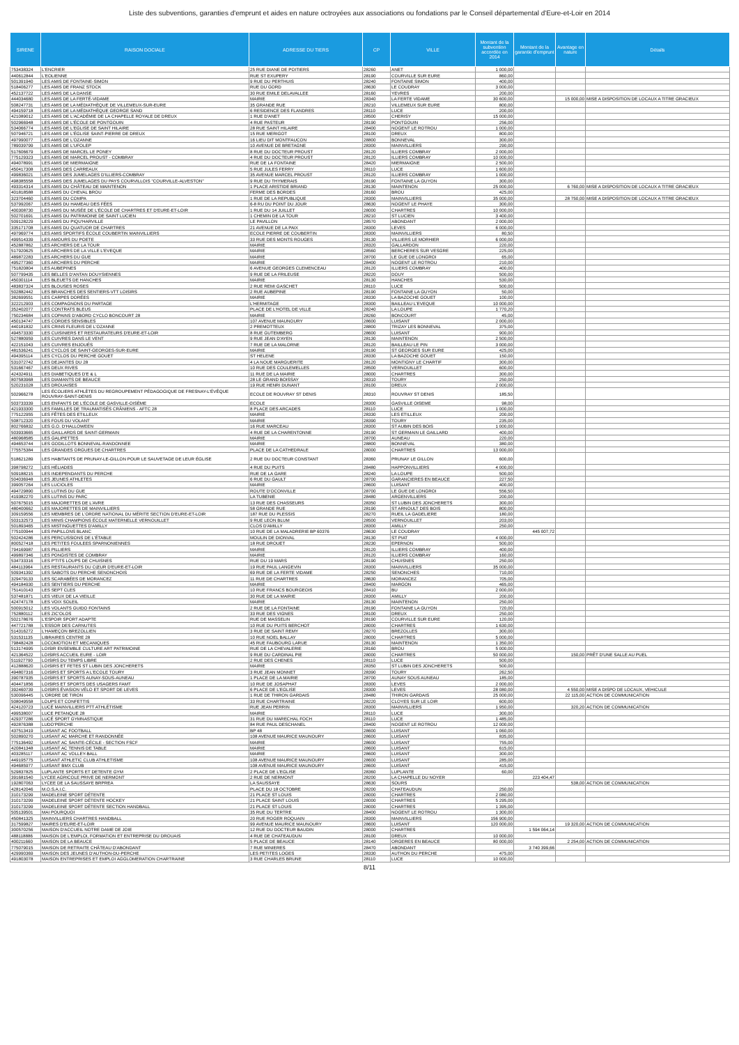Liste des subventions, garanties d'emprunt et aides en nature octroyées aux associations ou fondations par le Conseil départemental d'Eure-et-Loir en 2014
| SIRENE | RAISON DOCIALE | ADRESSE DU TIERS | CP | VILLE | Montant de la subvention accordée en 2014 | Montant de la garantie d'emprunt | Avantage en nature | Détails |
| --- | --- | --- | --- | --- | --- | --- | --- | --- |
| 753438324 | L'ENCRIER | 25 RUE DIANE DE POITIERS | 28260 | ANET | 1 000,00 | | | |
| 440612844 | L'EOLIENNE | RUE ST EXUPERY | 28190 | COURVILLE SUR EURE | 860,00 | | | |
| 501391940 | LES AMIS DE FONTAINE-SIMON | 9 RUE DU PERTHUIS | 28240 | FONTAINE SIMON | 400,00 | | | |
| 518406277 | LES AMIS DE FRANZ STOCK | RUE DU GORD | 28630 | LE COUDRAY | 3 000,00 | | | |
| 452137722 | LES AMIS DE LA DANSE | 30 RUE EMILE DELAVALLEE | 28160 | YEVRES | 200,00 | | | |
| 444034680 | LES AMIS DE LA FERTÉ-VIDAME | MAIRIE | 28340 | LA FERTE VIDAME | 30 600,00 | | 15 000,00 | MISE A DISPOSITION DE LOCAUX A TITRE GRACIEUX |
| 508247731 | LES AMIS DE LA MÉDIATHÈQUE DE VILLEMEUX-SUR-EURE | 35 GRANDE RUE | 28210 | VILLEMEUX SUR EURE | 800,00 | | | |
| 494159718 | LES AMIS DE LA MÉDIATHÈQUE GEORGE SAND | 6 RESIDENCE DES FLANDRES | 28110 | LUCE | 200,00 | | | |
| 421089012 | LES AMIS DE L'ACADÉMIE DE LA CHAPELLE ROYALE DE DREUX | 1 RUE D'ANET | 28500 | CHERISY | 15 000,00 | | | |
| 502966948 | LES AMIS DE L'ÉCOLE DE PONTGOUIN | 4 RUE PASTEUR | 28190 | PONTGOUIN | 256,00 | | | |
| 534066774 | LES AMIS DE L'EGLISE DE SAINT HILAIRE | 28 RUE SAINT HILAIRE | 28400 | NOGENT LE ROTROU | 1 000,00 | | | |
| 507946721 | LES AMIS DE L'ÉGLISE SAINT-PIERRE DE DREUX | 15 RUE MERIGOT | 28100 | DREUX | 800,00 | | | |
| 497990077 | LES AMIS DE L'OZANNE | 16 LIEU DIT MONTFAUCON | 28800 | BONNEVAL | 300,00 | | | |
| 789039799 | LES AMIS DE L'UFOLEP | 10 AVENUE DE BRETAGNE | 28300 | MAINVILLIERS | 290,00 | | | |
| 517606679 | LES AMIS DE MARCEL LE PONEY | 8 RUE DU DOCTEUR PROUST | 28120 | ILLIERS COMBRAY | 2 000,00 | | | |
| 775129323 | LES AMIS DE MARCEL PROUST - COMBRAY | 4 RUE DU DOCTEUR PROUST | 28120 | ILLIERS COMBRAY | 10 000,00 | | | |
| 494078991 | LES AMIS DE MIERMAIGNE | RUE DE LA FONTAINE | 28420 | MIERMAIGNE | 2 500,00 | | | |
| 450417308 | LES AMIS DES CARREAUX | 5 RUE JULES FERRY | 28110 | LUCE | 1 600,00 | | | |
| 499836021 | LES AMIS DES JUMELAGES D'ILLIERS-COMBRAY | 35 AVENUE MARCEL PROUST | 28120 | ILLIERS COMBRAY | 1 000,00 | | | |
| 498385558 | LES AMIS DES JUMELAGES DU PAYS COURVILLOIS "COURVILLE-ALVESTON" | 9 RUE DU THYMERAIS | 28190 | FONTAINE LA GUYON | 300,00 | | | |
| 493314314 | LES AMIS DU CHÂTEAU DE MAINTENON | 1 PLACE ARISTIDE BRIAND | 28130 | MAINTENON | 25 000,00 | | 6 760,00 | MISE A DISPOSITION DE LOCAUX A TITRE GRACIEUX |
| 401818588 | LES AMIS DU CHEVAL BROU | FERME DES BORDES | 28160 | BROU | 425,00 | | | |
| 323704460 | LES AMIS DU COMPA | 1 RUE DE LA REPUBLIQUE | 28300 | MAINVILLIERS | 35 000,00 | | 28 750,00 | MISE A DISPOSITION DE LOCAUX A TITRE GRACIEUX |
| 537992067 | LES AMIS DU HAMEAU DES FÉES | 6-8 RU DU POINT DU JOUR | 28630 | NOGENT LE PHAYE | 300,00 | | | |
| 400308730 | LES AMIS DU MUSÉE DE L'ÉCOLE DE CHARTRES ET D'EURE-ET-LOIR | 1 RUE DU 14 JUILLET | 28000 | CHARTRES | 10 000,00 | | | |
| 502701691 | LES AMIS DU PATRIMOINE DE SAINT LUCIEN | 1 CHEMIN DE LA TOUR | 28210 | ST LUCIEN | 3 400,00 | | | |
| 509128229 | LES AMIS DU PIQU'HARVILLE | LE PAVILLON | 28570 | ABONDANT | 2 000,00 | | | |
| 335171708 | LES AMIS DU QUATUOR DE CHARTRES | 21 AVENUE DE LA PAIX | 28300 | LEVES | 6 000,00 | | | |
| 497969774 | LES AMIS SPORTIFS ÉCOLE COUBERTIN MAINVILLIERS | ECOLE PIERRE DE COUBERTIN | 28300 | MAINVILLIERS | 80,50 | | | |
| 499514339 | LES AMOURS DU POETE | 33 RUE DES MONTS ROUGES | 28130 | VILLIERS LE MORHIER | 6 000,00 | | | |
| 452887862 | LES ARCHERS DE LA TOUR | MAIRIE | 28320 | GALLARDON | 220,00 | | | |
| 517920625 | LES ARCHERS DE LA VILLE L'EVEQUE | MAIRIE | 28560 | BERCHERES SUR VESGRE | 225,00 | | | |
| 489872283 | LES ARCHERS DU GUE | MAIRIE | 28700 | LE GUE DE LONGROI | 65,00 | | | |
| 495277360 | LES ARCHERS DU PERCHE | MAIRIE | 28400 | NOGENT LE ROTROU | 210,00 | | | |
| 751820804 | LES AUBEPINES | 6 AVENUE GEORGES CLEMENCEAU | 28120 | ILLIERS COMBRAY | 400,00 | | | |
| 507799435 | LES BELLES D'ANTAN DOUYSIENNES | 9 RUE DE LA FRILEUSE | 28220 | DOUY | 500,00 | | | |
| 450301114 | LES BLEUETS DE HANCHES | MAIRIE | 28130 | HANCHES | 530,00 | | | |
| 483837324 | LES BLOUSES ROSES | 2 RUE REMI GASCHET | 28110 | LUCE | 500,00 | | | |
| 502882442 | LES BRANCHES DES SENTIERS-VTT LOISIRS | 2 RUE AUBEPINE | 28190 | FONTAINE LA GUYON | 50,00 | | | |
| 382699551 | LES CARPES DORÉES | MAIRIE | 28330 | LA BAZOCHE GOUET | 100,00 | | | |
| 322212903 | LES COMPAGNONS DU PARTAGE | L'HERMITAGE | 28300 | BAILLEAU L'EVEQUE | 10 000,00 | | | |
| 352402077 | LES CONTRATS BLEUS | PLACE DE L'HOTEL DE VILLE | 28240 | LA LOUPE | 1 770,20 | | | |
| 750234684 | LES COPAINS D'ABORD CYCLO BONCOURT 28 | MAIRIE | 28260 | BONCOURT | 45,00 | | | |
| 450134747 | LES CORDES SENSIBLES | 107 AVENUE MAUNOURY | 28600 | LUISANT | 2 000,00 | | | |
| 440181832 | LES CRINS FLEURIS DE L'OZANNE | 2 PREMOTTEUX | 28800 | TRIZAY LES BONNEVAL | 375,00 | | | |
| 494573330 | LES CUISINIERS ET RESTAURATEURS D'EURE-ET-LOIR | 8 RUE GUTEMBERG | 28600 | LUISANT | 900,00 | | | |
| 527880959 | LES CUIVRES DANS LE VENT | 9 RUE JEAN D'AYEN | 28130 | MAINTENON | 2 500,00 | | | |
| 422151043 | LES CUIVRES ENJOUÉS | 7 RUE DE LA MALORNE | 28120 | BAILLEAU LE PIN | 3 000,00 | | | |
| 481536241 | LES CYCLOS DE SAINT-GEORGES-SUR-EURE | MAIRIE | 28190 | ST GEORGES SUR EURE | 425,00 | | | |
| 494395114 | LES CYCLOS DU PERCHE GOUET | ST HELENE | 28330 | LA BAZOCHE GOUET | 150,00 | | | |
| 531072742 | LES DEJANTES DU 28 | 4 LA NOUE MARGUERITE | 28120 | MONTIGNY LE CHARTIF | 300,00 | | | |
| 531667467 | LES DEUX RIVES | 10 RUE DES COULEMELLES | 28500 | VERNOUILLET | 600,00 | | | |
| 424324911 | LES DIABETIQUES D'E & L | 11 RUE DE LA MAIRIE | 28000 | CHARTRES | 300,00 | | | |
| 807583968 | LES DIAMANTS DE BEAUCE | 28 LE GRAND BOISSAY | 28310 | TOURY | 250,00 | | | |
| 520231028 | LES DROUAISES | 19 RUE HENRI DUNANT | 28100 | DREUX | 2 000,00 | | | |
| 502966278 | LES ÉCOLIERS ATHLÈTES DU REGROUPEMENT PÉDAGOGIQUE DE FRESNAY-L'ÉVÊQUE ROUVRAY-SAINT-DENIS | ECOLE DE ROUVRAY ST DENIS | 28310 | ROUVRAY ST DENIS | 185,50 | | | |
| 503733339 | LES ENFANTS DE L'ÉCOLE DE GASVILLE-OISÈME | ECOLE | 28300 | GASVILLE OISEME | 98,00 | | | |
| 421933300 | LES FAMILLES DE TRAUMATISÉS CRÂNIENS - AFTC 28 | 8 PLACE DES ARCADES | 28110 | LUCE | 1 000,00 | | | |
| 775122955 | LES FÊTES DES ETILLEUX | MAIRIE | 28330 | LES ETILLEUX | 200,00 | | | |
| 508712320 | LES FOUS DU VOLANT | MAIRIE | 28390 | TOURY | 235,00 | | | |
| 802766832 | LES G.O. D'HALLOWEEN | 16 RUE MARCEAU | 28300 | ST AUBIN DES BOIS | 1 000,00 | | | |
| 503933665 | LES GAILLARDS DE SAINT-GERMAIN | 4 RUE DE LA CHARENTONNE | 28190 | ST GERMAIN LE GAILLARD | 400,00 | | | |
| 480968585 | LES GALIPETTES | MAIRIE | 28700 | AUNEAU | 220,00 | | | |
| 494653744 | LES GODILLOTS BONNEVAL-RANDONNEE | MAIRIE | 28800 | BONNEVAL | 380,00 | | | |
| 775575384 | LES GRANDES ORGUES DE CHARTRES | PLACE DE LA CATHEDRALE | 28000 | CHARTRES | 13 000,00 | | | |
| 518621289 | LES HABITANTS DE PRUNAY-LE-GILLON POUR LE SAUVETAGE DE LEUR ÉGLISE | 2 RUE DU DOCTEUR CONSTANT | 28360 | PRUNAY LE GILLON | 600,00 | | | |
| 398798272 | LES HÉLIADES | 4 RUE DU PUITS | 28480 | HAPPONVILLIERS | 4 000,00 | | | |
| 509188215 | LES INDEPENDANTS DU PERCHE | RUE DE LA GARE | 28240 | LA LOUPE | 500,00 | | | |
| 504036948 | LES JEUNES ATHLETES | 6 RUE DU GAULT | 28700 | GARANCIERES EN BEAUCE | 227,50 | | | |
| 399057264 | LES LUCIOLES | MAIRIE | 28600 | LUISANT | 400,00 | | | |
| 494729890 | LES LUTINS DU GUE | ROUTE D'OCONVILLE | 28700 | LE GUE DE LONGROI | 556,50 | | | |
| 419382270 | LES LUTINS DU PARC | LA TUBENIE | 28480 | ARGENVILLIERS | 200,00 | | | |
| 507675015 | LES MAJORETTES DE L'AVRE | 13 RUE DES CHASSEURS | 28350 | ST LUBIN DES JONCHERETS | 300,00 | | | |
| 480400662 | LES MAJORETTES DE MAINVILLIERS | 58 GRANDE RUE | 28190 | ST ARNOULT DES BOIS | 800,00 | | | |
| 309159556 | LES MEMBRES DE L'ORDRE NATIONAL DU MÉRITE SECTION D'EURE-ET-LOIR | 187 RUE DU PLESSIS | 28270 | RUEIL LA GADELIERE | 180,00 | | | |
| 503132573 | LES MINIS CHAMPIONS ÉCOLE MATERNELLE VERNOUILLET | 9 RUE LEON BLUM | 28500 | VERNOUILLET | 203,00 | | | |
| 501893465 | LES MISTINGUETTES D'AMILLY | CLOS D'AMILLY | 28300 | AMILLY | 250,00 | | | |
| 775100944 | LES PAPILLONS BLANC | 10 RUE DE LA MALADRERIE BP 60376 | 28630 | LE COUDRAY | | 445 007,72 | | |
| 502424286 | LES PERCUSSIONS DE L'ÉTABLE | MOULIN DE DIONVAL | 28130 | ST PIAT | 4 000,00 | | | |
| 800527418 | LES PETITES FOULEES SPARNONIENNES | 18 RUE DROUET | 28230 | EPERNON | 500,00 | | | |
| 794169987 | LES PILLIERS | MAIRIE | 28120 | ILLIERS COMBRAY | 400,00 | | | |
| 499897346 | LES PONGISTES DE COMBRAY | MAIRIE | 28120 | ILLIERS COMBRAY | 160,00 | | | |
| 534733316 | LES P'TITS LOUPS DE CHUISNES | RUE DU 19 MARS | 28190 | CHUISNES | 250,00 | | | |
| 484113964 | LES RESTAURANTS DU CŒUR D'EURE-ET-LOIR | 19 RUE PAUL LANGEVIN | 28300 | MAINVILLIERS | 35 000,00 | | | |
| 509341392 | LES SABOTS DU PERCHE SENONCHOIS | 69 RUE DE LA FERTE VIDAME | 28250 | SENONCHES | 710,00 | | | |
| 329479133 | LES SCARABÉES DE MORANCEZ | 11 RUE DE CHARTRES | 28630 | MORANCEZ | 705,00 | | | |
| 494184930 | LES SENTIERS DU PERCHE | MAIRIE | 28400 | MARGON | 465,00 | | | |
| 751410143 | LES SEPT CLES | 10 RUE FRANCS BOURGEOIS | 28410 | BU | 2 000,00 | | | |
| 537481871 | LES VIEUX DE LA VIEILLE | 30 RUE DE LA MAIRIE | 28300 | AMILLY | 200,00 | | | |
| 424747178 | LES VOIX SOLEIL | MAIRIE | 28130 | MAINTENON | 250,00 | | | |
| 500915012 | LES VOLANTS GUIDO FONTAINS | 2 RUE DE LA FONTAINE | 28190 | FONTAINE LA GUYON | 720,00 | | | |
| 752880112 | LES ZIC'OLOS | 33 RUE DES VIGNES | 28100 | DREUX | 250,00 | | | |
| 502178676 | L'ESPOIR SPORT ADAPTE | RUE DE MASSELIN | 28190 | COURVILLE SUR EURE | 120,00 | | | |
| 447721788 | L'ESSOR DES CARNUTES | 10 RUE DU PUITS BERCHOT | 28000 | CHARTRES | 1 630,00 | | | |
| 514316272 | L'HAMEÇON BREZOLLIEN | 3 RUE DE SAINT REMY | 28270 | BREZOLLES | 300,00 | | | |
| 531531135 | LIBRAIRES CENTRE 28 | 10 RUE NOEL BALLAY | 28000 | CHARTRES | 5 000,00 | | | |
| 798482428 | LOCOMOTION ET MECANIQUES | 45 RUE FAUBOURG LARUE | 28130 | MAINTENON | 1 350,00 | | | |
| 513174995 | LOISIR ENSEMBLE CULTURE ART PATRIMOINE | RUE DE LA CHEVALERIE | 28160 | BROU | 5 000,00 | | | |
| 421364522 | LOISIRS ACCUEIL EURE - LOIR | 9 RUE DU CARDINAL PIE | 28000 | CHARTRES | 50 000,00 | | 150,00 | PRÊT D'UNE SALLE AU PUEL |
| 511927790 | LOISIRS DU TEMPS LIBRE | 2 RUE DES CHENES | 28110 | LUCE | 500,00 | | | |
| 412888620 | LOISIRS ET FETES ST LUBIN DES JONCHERETS | MAIRIE | 28350 | ST LUBIN DES JONCHERETS | 500,00 | | | |
| 494807316 | LOISIRS ET SPORTS A L'ECOLE TOURY | 3 RUE JEAN MONNET | 28390 | TOURY | 262,50 | | | |
| 390787935 | LOISIRS ET SPORTS AUNAY-SOUS-AUNEAU | 1 PLACE DE LA MAIRIE | 28700 | AUNAY SOUS AUNEAU | 185,00 | | | |
| 404471856 | LOISIRS ET SPORTS DES USAGERS FAMT | 10 RUE DE JOSAPHAT | 28300 | LEVES | 2 000,00 | | | |
| 392460739 | LOISIRS ÉVASION VÉLO ET SPORT DE LEVES | 6 PLACE DE L'EGLISE | 28300 | LEVES | 28 080,00 | | 4 550,00 | MISE A DISPO DE LOCAUX, VEHICULE |
| 530096445 | L'ORDRE DE TIRON | 1 RUE DE THIRON GARDAIS | 28480 | THIRON GARDAIS | 25 000,00 | | 22 115,00 | ACTION DE COMMUNICATION |
| 508049558 | LOUPS ET CONFETTIS | 33 RUE CHARTRAINE | 28220 | CLOYES SUR LE LOIR | 600,00 | | | |
| 424120723 | LUCÉ MAINVILLIERS PTT ATHLÉTISME | RUE JEAN PERRIN | 28300 | MAINVILLIERS | 1 950,00 | | 320,20 | ACTION DE COMMUNICATION |
| 499538007 | LUCE PETANQUE 28 | MAIRIE | 28110 | LUCE | 300,00 | | | |
| 429377286 | LUCÉ SPORT GYMNASTIQUE | 31 RUE DU MARECHAL FOCH | 28110 | LUCE | 1 485,00 | | | |
| 492876388 | LUDO'PERCHE | 84 RUE PAUL DESCHANEL | 28400 | NOGENT LE ROTROU | 12 000,00 | | | |
| 437513419 | LUISANT AC FOOTBALL | BP 48 | 28600 | LUISANT | 1 060,00 | | | |
| 502890270 | LUISANT AC MARCHE ET RANDONNÉE | 108 AVENUE MAURICE MAUNOURY | 28600 | LUISANT | 835,00 | | | |
| 775136492 | LUISANT AC SAINTE-CÉCILE - SECTION FSCF | MAIRIE | 28600 | LUISANT | 755,00 | | | |
| 420841348 | LUISANT AC TENNIS DE TABLE | MAIRIE | 28600 | LUISANT | 615,00 | | | |
| 403285117 | LUISANT AC VOLLEY-BALL | MAIRIE | 28600 | LUISANT | 300,00 | | | |
| 449195775 | LUISANT ATHLETIC CLUB ATHLETISME | 108 AVENUE MAURICE MAUNOURY | 28600 | LUISANT | 285,00 | | | |
| 494685977 | LUISANT BMX CLUB | 108 AVENUE MAURICE MAUNOURY | 28600 | LUISANT | 415,00 | | | |
| 529837825 | LUPLANTE SPORTS ET DETENTE GYM | 2 PLACE DE L'EGLISE | 28360 | LUPLANTE | 60,00 | | | |
| 391681540 | LYCEE AGRICOLE PRIVE DE NERMONT | 2 RUE DE NERMONT | 28200 | LA CHAPELLE DU NOYER | | 223 404,47 | | |
| 192807063 | LYCEE DE LA SAUSSAYE BRPREA | LA SAUSSAYE | 28630 | SOURS | | | 538,00 | ACTION DE COMMUNICATION |
| 428142046 | M.O.S.A.I.C. | PLACE DU 18 OCTOBRE | 28200 | CHATEAUDUN | 250,00 | | | |
| 310173299 | MADELEINE SPORT DÉTENTE | 21 PLACE ST LOUIS | 28000 | CHARTRES | 2 080,00 | | | |
| 310173299 | MADELEINE SPORT DÉTENTE HOCKEY | 21 PLACE SAINT LOUIS | 28000 | CHARTRES | 5 295,00 | | | |
| 310173299 | MADELEINE SPORT DÉTENTE SECTION HANDBALL | 21 PLACE ST LOUIS | 28000 | CHARTRES | 1 395,00 | | | |
| 505139501 | MAI POURQUOI | 35 RUE DU TERTRE | 28400 | NOGENT LE ROTROU | 1 300,00 | | | |
| 450841325 | MAINVILLIERS CHARTRES HANDBALL | 20 RUE ROGER ROQUAIN | 28300 | MAINVILLIERS | 156 900,00 | | | |
| 317599827 | MAIRES D'EURE-ET-LOIR | 99 AVENUE MAURICE MAUNOURY | 28600 | LUISANT | 120 000,00 | | 19 320,00 | ACTION DE COMMUNICATION |
| 300570256 | MAISON D'ACCUEIL NOTRE DAME DE JOIE | 12 RUE DU DOCTEUR BAUDIN | 28000 | CHARTRES | | 1 594 064,14 | | |
| 488118886 | MAISON DE L'EMPLOI, FORMATION ET ENTREPRISE DU DROUAIS | 4 RUE DE CHATEAUDUN | 28100 | DREUX | 10 000,00 | | | |
| 400211660 | MAISON DE LA BEAUCE | 5 PLACE DE BEAUCE | 28140 | ORGERES EN BEAUCE | 80 000,00 | | 2 254,00 | ACTION DE COMMUNICATION |
| 775079015 | MAISON DE RETRAITE CHÂTEAU D'ABONDANT | 7 RUE MINIERES | 28470 | ABONDANT | | 3 740 399,66 | | |
| 429990369 | MAISON DES JEUNES D'AUTHON-DU-PERCHE | LES PETITES LOGES | 28330 | AUTHON DU PERCHE | 475,00 | | | |
| 491803078 | MAISON ENTREPRISES ET EMPLOI AGGLOMERATION CHARTRAINE | 3 RUE CHARLES BRUNE | 28110 | LUCE | 10 000,00 | | | |
8/11